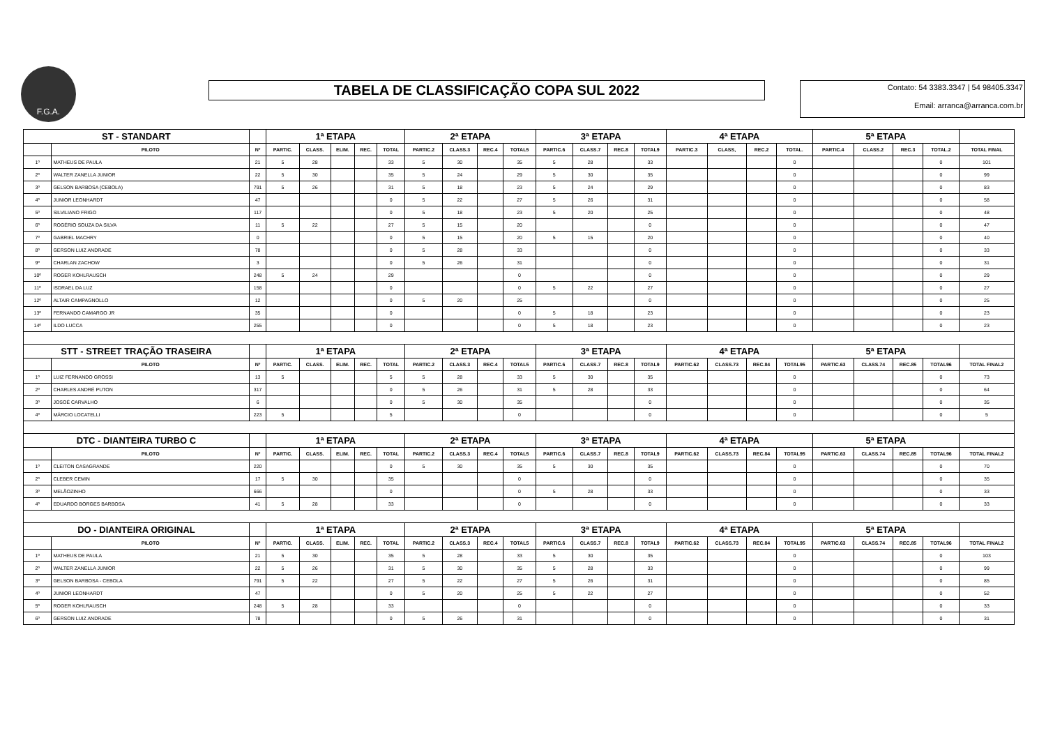F.G.A.
TABELA DE CLASSIFICAÇÃO COPA SUL 2022
Contato: 54 3383.3347 | 54 98405.3347
Email: arranca@arranca.com.br
| ST - STANDART | | | 1ª ETAPA | | | | | 2ª ETAPA | | | | 3ª ETAPA | | | | 4ª ETAPA | | | | 5ª ETAPA | | | | |
| | PILOTO | Nº | PARTIC. | CLASS. | ELIM. | REC. | TOTAL | PARTIC.2 | CLASS.3 | REC.4 | TOTAL5 | PARTIC.6 | CLASS.7 | REC.8 | TOTAL9 | PARTIC.3 | CLASS, | REC.2 | TOTAL. | PARTIC.4 | CLASS.2 | REC.3 | TOTAL.2 | TOTAL FINAL |
| 1º | MATHEUS DE PAULA | 21 | 5 | 28 | | | 33 | 5 | 30 | | 35 | 5 | 28 | | 33 | | | | 0 | | | | 0 | 101 |
| 2º | WALTER ZANELLA JUNIOR | 22 | 5 | 30 | | | 35 | 5 | 24 | | 29 | 5 | 30 | | 35 | | | | 0 | | | | 0 | 99 |
| 3º | GELSON BARBOSA (CEBOLA) | 791 | 5 | 26 | | | 31 | 5 | 18 | | 23 | 5 | 24 | | 29 | | | | 0 | | | | 0 | 83 |
| 4º | JUNIOR LEONHARDT | 47 | | | | | 0 | 5 | 22 | | 27 | 5 | 26 | | 31 | | | | 0 | | | | 0 | 58 |
| 5º | SILVILIANO FRIGO | 117 | | | | | 0 | 5 | 18 | | 23 | 5 | 20 | | 25 | | | | 0 | | | | 0 | 48 |
| 6º | ROGÉRIO SOUZA DA SILVA | 11 | 5 | 22 | | | 27 | 5 | 15 | | 20 | | | | 0 | | | | 0 | | | | 0 | 47 |
| 7º | GABRIEL MACHRY | 0 | | | | | 0 | 5 | 15 | | 20 | 5 | 15 | | 20 | | | | 0 | | | | 0 | 40 |
| 8º | GERSON LUIZ ANDRADE | 78 | | | | | 0 | 5 | 28 | | 33 | | | | 0 | | | | 0 | | | | 0 | 33 |
| 9º | CHARLAN ZACHOW | 3 | | | | | 0 | 5 | 26 | | 31 | | | | 0 | | | | 0 | | | | 0 | 31 |
| 10º | ROGER KOHLRAUSCH | 248 | 5 | 24 | | | 29 | | | | 0 | | | | 0 | | | | 0 | | | | 0 | 29 |
| 11º | ISDRAEL DA LUZ | 158 | | | | | 0 | | | | 0 | 5 | 22 | | 27 | | | | 0 | | | | 0 | 27 |
| 12º | ALTAIR CAMPAGNOLLO | 12 | | | | | 0 | 5 | 20 | | 25 | | | | 0 | | | | 0 | | | | 0 | 25 |
| 13º | FERNANDO CAMARGO JR | 35 | | | | | 0 | | | | 0 | 5 | 18 | | 23 | | | | 0 | | | | 0 | 23 |
| 14º | ILDO LUCCA | 255 | | | | | 0 | | | | 0 | 5 | 18 | | 23 | | | | 0 | | | | 0 | 23 |
| STT - STREET TRAÇÃO TRASEIRA | | | 1ª ETAPA | | | | | 2ª ETAPA | | | | 3ª ETAPA | | | | 4ª ETAPA | | | | 5ª ETAPA | | | | |
| | PILOTO | Nº | PARTIC. | CLASS. | ELIM. | REC. | TOTAL | PARTIC.2 | CLASS.3 | REC.4 | TOTAL5 | PARTIC.6 | CLASS.7 | REC.8 | TOTAL9 | PARTIC.62 | CLASS.73 | REC.84 | TOTAL95 | PARTIC.63 | CLASS.74 | REC.85 | TOTAL96 | TOTAL FINAL2 |
| 1º | LUIZ FERNANDO GROSSI | 13 | 5 | | | | 5 | 5 | 28 | | 33 | 5 | 30 | | 35 | | | | 0 | | | | 0 | 73 |
| 2º | CHARLES ANDRÉ PUTON | 317 | | | | | 0 | 5 | 26 | | 31 | 5 | 28 | | 33 | | | | 0 | | | | 0 | 64 |
| 3º | JOSOÉ CARVALHO | 6 | | | | | 0 | 5 | 30 | | 35 | | | | 0 | | | | 0 | | | | 0 | 35 |
| 4º | MÁRCIO LOCATELLI | 223 | 5 | | | | 5 | | | | 0 | | | | 0 | | | | 0 | | | | 0 | 5 |
| DTC - DIANTEIRA TURBO C | | | 1ª ETAPA | | | | | 2ª ETAPA | | | | 3ª ETAPA | | | | 4ª ETAPA | | | | 5ª ETAPA | | | | |
| | PILOTO | Nº | PARTIC. | CLASS. | ELIM. | REC. | TOTAL | PARTIC.2 | CLASS.3 | REC.4 | TOTAL5 | PARTIC.6 | CLASS.7 | REC.8 | TOTAL9 | PARTIC.62 | CLASS.73 | REC.84 | TOTAL95 | PARTIC.63 | CLASS.74 | REC.85 | TOTAL96 | TOTAL FINAL2 |
| 1º | CLEITON CASAGRANDE | 220 | | | | | 0 | 5 | 30 | | 35 | 5 | 30 | | 35 | | | | 0 | | | | 0 | 70 |
| 2º | CLEBER CEMIN | 17 | 5 | 30 | | | 35 | | | | 0 | | | | 0 | | | | 0 | | | | 0 | 35 |
| 3º | MELÃOZINHO | 666 | | | | | 0 | | | | 0 | 5 | 28 | | 33 | | | | 0 | | | | 0 | 33 |
| 4º | EDUARDO BORGES BARBOSA | 41 | 5 | 28 | | | 33 | | | | 0 | | | | 0 | | | | 0 | | | | 0 | 33 |
| DO - DIANTEIRA ORIGINAL | | | 1ª ETAPA | | | | | 2ª ETAPA | | | | 3ª ETAPA | | | | 4ª ETAPA | | | | 5ª ETAPA | | | | |
| | PILOTO | Nº | PARTIC. | CLASS. | ELIM. | REC. | TOTAL | PARTIC.2 | CLASS.3 | REC.4 | TOTAL5 | PARTIC.6 | CLASS.7 | REC.8 | TOTAL9 | PARTIC.62 | CLASS.73 | REC.84 | TOTAL95 | PARTIC.63 | CLASS.74 | REC.85 | TOTAL96 | TOTAL FINAL2 |
| 1º | MATHEUS DE PAULA | 21 | 5 | 30 | | | 35 | 5 | 28 | | 33 | 5 | 30 | | 35 | | | | 0 | | | | 0 | 103 |
| 2º | WALTER ZANELLA JUNIOR | 22 | 5 | 26 | | | 31 | 5 | 30 | | 35 | 5 | 28 | | 33 | | | | 0 | | | | 0 | 99 |
| 3º | GELSON BARBOSA - CEBOLA | 791 | 5 | 22 | | | 27 | 5 | 22 | | 27 | 5 | 26 | | 31 | | | | 0 | | | | 0 | 85 |
| 4º | JUNIOR LEONHARDT | 47 | | | | | 0 | 5 | 20 | | 25 | 5 | 22 | | 27 | | | | 0 | | | | 0 | 52 |
| 5º | ROGER KOHLRAUSCH | 248 | 5 | 28 | | | 33 | | | | 0 | | | | 0 | | | | 0 | | | | 0 | 33 |
| 6º | GERSON LUIZ ANDRADE | 78 | | | | | 0 | 5 | 26 | | 31 | | | | 0 | | | | 0 | | | | 0 | 31 |